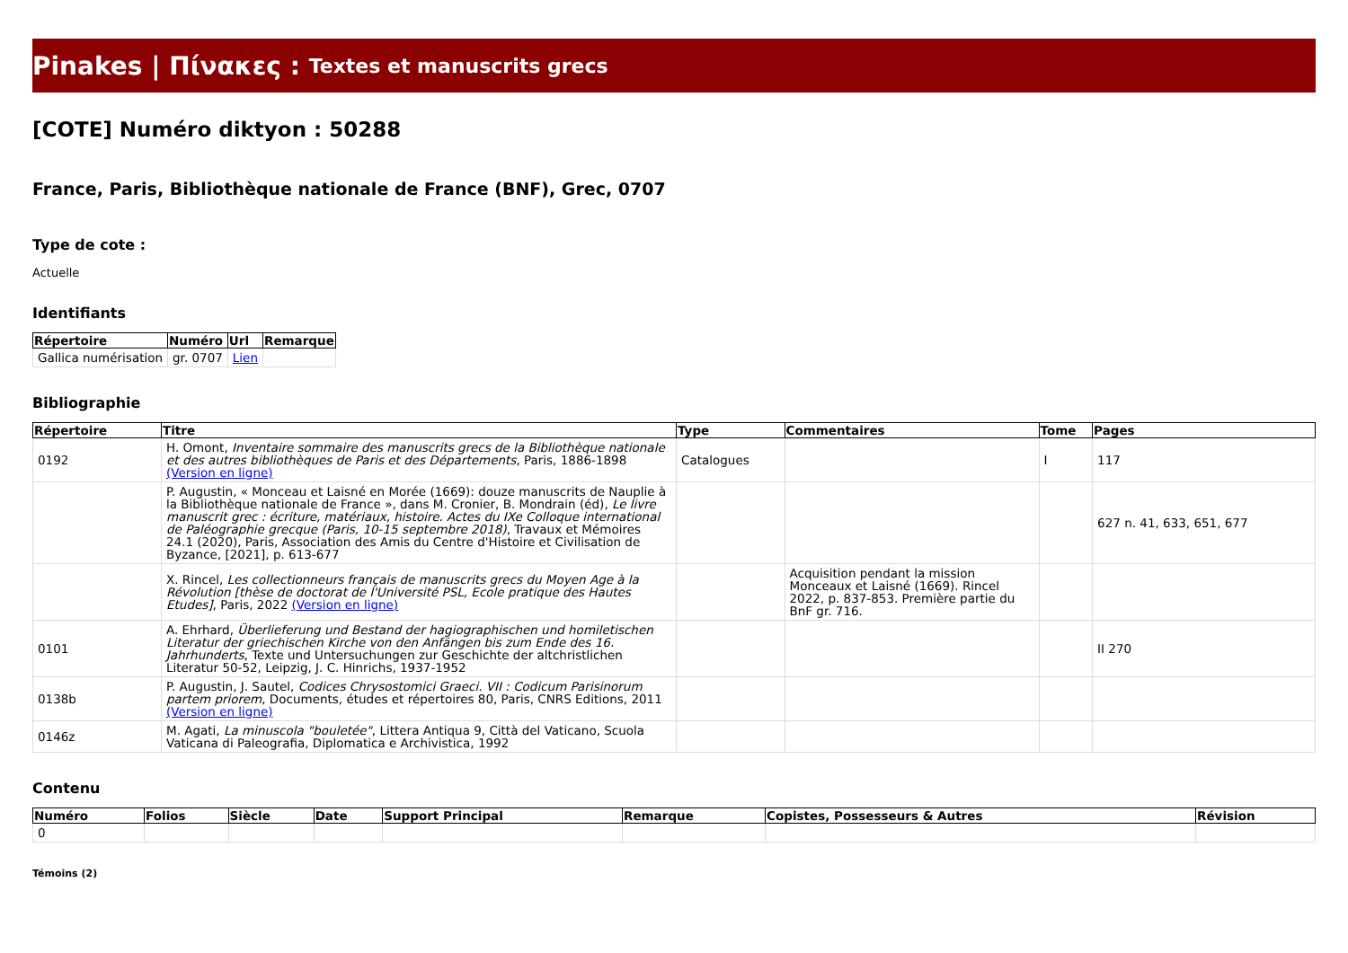Pinakes | Πίνακες : Textes et manuscrits grecs
[COTE] Numéro diktyon : 50288
France, Paris, Bibliothèque nationale de France (BNF), Grec, 0707
Type de cote :
Actuelle
Identifiants
| Répertoire | Numéro | Url | Remarque |
| --- | --- | --- | --- |
| Gallica numérisation | gr. 0707 | Lien | |
Bibliographie
| Répertoire | Titre | Type | Commentaires | Tome | Pages |
| --- | --- | --- | --- | --- | --- |
| 0192 | H. Omont, Inventaire sommaire des manuscrits grecs de la Bibliothèque nationale et des autres bibliothèques de Paris et des Départements , Paris, 1886-1898 (Version en ligne) | Catalogues | | I | 117 |
| | P. Augustin, « Monceau et Laisné en Morée (1669): douze manuscrits de Nauplie à la Bibliothèque nationale de France », dans M. Cronier, B. Mondrain (éd), Le livre manuscrit grec : écriture, matériaux, histoire. Actes du IXe Colloque international de Paléographie grecque (Paris, 10-15 septembre 2018) , Travaux et Mémoires 24.1 (2020), Paris, Association des Amis du Centre d'Histoire et Civilisation de Byzance, [2021], p. 613-677 | | | | 627 n. 41, 633, 651, 677 |
| | X. Rincel, Les collectionneurs français de manuscrits grecs du Moyen Age à la Révolution [thèse de doctorat de l'Université PSL, Ecole pratique des Hautes Etudes] , Paris, 2022 (Version en ligne) | | Acquisition pendant la mission Monceaux et Laisné (1669). Rincel 2022, p. 837-853. Première partie du BnF gr. 716. | | |
| 0101 | A. Ehrhard, Überlieferung und Bestand der hagiographischen und homiletischen Literatur der griechischen Kirche von den Anfängen bis zum Ende des 16. Jahrhunderts , Texte und Untersuchungen zur Geschichte der altchristlichen Literatur 50-52, Leipzig, J. C. Hinrichs, 1937-1952 | | | | II 270 |
| 0138b | P. Augustin, J. Sautel, Codices Chrysostomici Graeci. VII : Codicum Parisinorum partem priorem , Documents, études et répertoires 80, Paris, CNRS Editions, 2011 (Version en ligne) | | | | |
| 0146z | M. Agati, La minuscola "bouletée" , Littera Antiqua 9, Città del Vaticano, Scuola Vaticana di Paleografia, Diplomatica e Archivistica, 1992 | | | | |
Contenu
| Numéro | Folios | Siècle | Date | Support Principal | Remarque | Copistes, Possesseurs & Autres | Révision |
| --- | --- | --- | --- | --- | --- | --- | --- |
| 0 | | | | | | | |
Témoins (2)